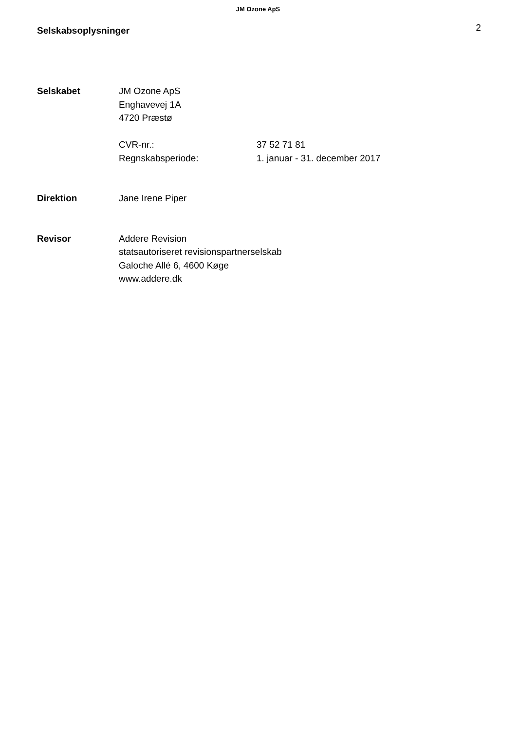JM Ozone ApS
Selskabsoplysninger
2
Selskabet JM Ozone ApS
Enghavevej 1A
4720 Præstø
CVR-nr.: 37 52 71 81
Regnskabsperiode: 1. januar - 31. december 2017
Direktion Jane Irene Piper
Revisor Addere Revision
statsautoriseret revisionspartnerselskab
Galoche Allé 6, 4600 Køge
www.addere.dk